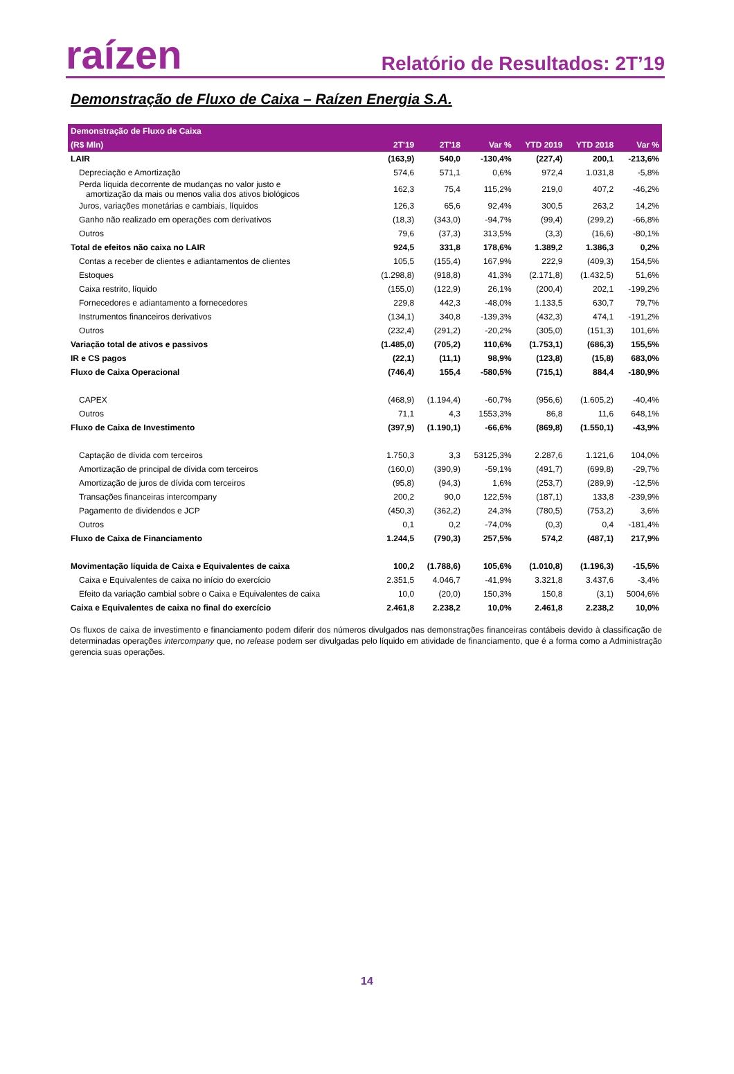raízen
Relatório de Resultados: 2T’19
Demonstração de Fluxo de Caixa – Raízen Energia S.A.
| Demonstração de Fluxo de Caixa | | | | | | |
| --- | --- | --- | --- | --- | --- | --- |
| (R$ Mln) | 2T'19 | 2T'18 | Var % | YTD 2019 | YTD 2018 | Var % |
| LAIR | (163,9) | 540,0 | -130,4% | (227,4) | 200,1 | -213,6% |
| Depreciação e Amortização | 574,6 | 571,1 | 0,6% | 972,4 | 1.031,8 | -5,8% |
| Perda líquida decorrente de mudanças no valor justo e amortização da mais ou menos valia dos ativos biológicos | 162,3 | 75,4 | 115,2% | 219,0 | 407,2 | -46,2% |
| Juros, variações monetárias e cambiais, líquidos | 126,3 | 65,6 | 92,4% | 300,5 | 263,2 | 14,2% |
| Ganho não realizado em operações com derivativos | (18,3) | (343,0) | -94,7% | (99,4) | (299,2) | -66,8% |
| Outros | 79,6 | (37,3) | 313,5% | (3,3) | (16,6) | -80,1% |
| Total de efeitos não caixa no LAIR | 924,5 | 331,8 | 178,6% | 1.389,2 | 1.386,3 | 0,2% |
| Contas a receber de clientes e adiantamentos de clientes | 105,5 | (155,4) | 167,9% | 222,9 | (409,3) | 154,5% |
| Estoques | (1.298,8) | (918,8) | 41,3% | (2.171,8) | (1.432,5) | 51,6% |
| Caixa restrito, líquido | (155,0) | (122,9) | 26,1% | (200,4) | 202,1 | -199,2% |
| Fornecedores e adiantamento a fornecedores | 229,8 | 442,3 | -48,0% | 1.133,5 | 630,7 | 79,7% |
| Instrumentos financeiros derivativos | (134,1) | 340,8 | -139,3% | (432,3) | 474,1 | -191,2% |
| Outros | (232,4) | (291,2) | -20,2% | (305,0) | (151,3) | 101,6% |
| Variação total de ativos e passivos | (1.485,0) | (705,2) | 110,6% | (1.753,1) | (686,3) | 155,5% |
| IR e CS pagos | (22,1) | (11,1) | 98,9% | (123,8) | (15,8) | 683,0% |
| Fluxo de Caixa Operacional | (746,4) | 155,4 | -580,5% | (715,1) | 884,4 | -180,9% |
| CAPEX | (468,9) | (1.194,4) | -60,7% | (956,6) | (1.605,2) | -40,4% |
| Outros | 71,1 | 4,3 | 1553,3% | 86,8 | 11,6 | 648,1% |
| Fluxo de Caixa de Investimento | (397,9) | (1.190,1) | -66,6% | (869,8) | (1.550,1) | -43,9% |
| Captação de dívida com terceiros | 1.750,3 | 3,3 | 53125,3% | 2.287,6 | 1.121,6 | 104,0% |
| Amortização de principal de dívida com terceiros | (160,0) | (390,9) | -59,1% | (491,7) | (699,8) | -29,7% |
| Amortização de juros de dívida com terceiros | (95,8) | (94,3) | 1,6% | (253,7) | (289,9) | -12,5% |
| Transações financeiras intercompany | 200,2 | 90,0 | 122,5% | (187,1) | 133,8 | -239,9% |
| Pagamento de dividendos e JCP | (450,3) | (362,2) | 24,3% | (780,5) | (753,2) | 3,6% |
| Outros | 0,1 | 0,2 | -74,0% | (0,3) | 0,4 | -181,4% |
| Fluxo de Caixa de Financiamento | 1.244,5 | (790,3) | 257,5% | 574,2 | (487,1) | 217,9% |
| Movimentação líquida de Caixa e Equivalentes de caixa | 100,2 | (1.788,6) | 105,6% | (1.010,8) | (1.196,3) | -15,5% |
| Caixa e Equivalentes de caixa no início do exercício | 2.351,5 | 4.046,7 | -41,9% | 3.321,8 | 3.437,6 | -3,4% |
| Efeito da variação cambial sobre o Caixa e Equivalentes de caixa | 10,0 | (20,0) | 150,3% | 150,8 | (3,1) | 5004,6% |
| Caixa e Equivalentes de caixa no final do exercício | 2.461,8 | 2.238,2 | 10,0% | 2.461,8 | 2.238,2 | 10,0% |
Os fluxos de caixa de investimento e financiamento podem diferir dos números divulgados nas demonstrações financeiras contábeis devido à classificação de determinadas operações intercompany que, no release podem ser divulgadas pelo líquido em atividade de financiamento, que é a forma como a Administração gerencia suas operações.
14